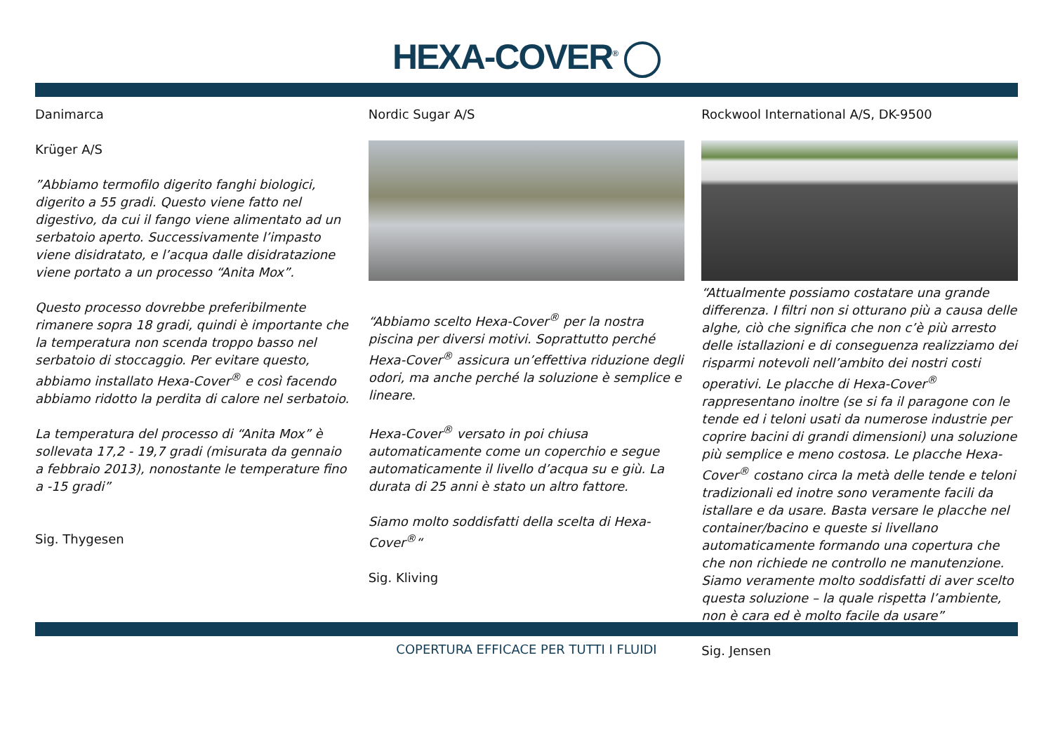HEXA-COVER<sup>®</sup>
Danimarca
Krüger A/S
”Abbiamo termofilo digerito fanghi biologici, digerito a 55 gradi. Questo viene fatto nel digestivo, da cui il fango viene alimentato ad un serbatoio aperto. Successivamente l’impasto viene disidratato, e l’acqua dalle disidratazione viene portato a un processo “Anita Mox”.
Questo processo dovrebbe preferibilmente rimanere sopra 18 gradi, quindi è importante che la temperatura non scenda troppo basso nel serbatoio di stoccaggio. Per evitare questo, abbiamo installato Hexa-Cover<sup>®</sup> e così facendo abbiamo ridotto la perdita di calore nel serbatoio.
La temperatura del processo di “Anita Mox” è sollevata 17,2 - 19,7 gradi (misurata da gennaio a febbraio 2013), nonostante le temperature fino a -15 gradi”
Sig. Thygesen
Nordic Sugar A/S
“Abbiamo scelto Hexa-Cover<sup>®</sup> per la nostra piscina per diversi motivi. Soprattutto perché Hexa-Cover<sup>®</sup> assicura un’effettiva riduzione degli odori, ma anche perché la soluzione è semplice e lineare.
Hexa-Cover<sup>®</sup> versato in poi chiusa automaticamente come un coperchio e segue automaticamente il livello d’acqua su e giù. La durata di 25 anni è stato un altro fattore.
Siamo molto soddisfatti della scelta di Hexa-Cover<sup>®</sup>“
Sig. Kliving
Rockwool International A/S, DK-9500
“Attualmente possiamo costatare una grande differenza. I filtri non si otturano più a causa delle alghe, ciò che significa che non c’è più arresto delle istallazioni e di conseguenza realizziamo dei risparmi notevoli nell’ambito dei nostri costi operativi. Le placche di Hexa-Cover<sup>®</sup> rappresentano inoltre (se si fa il paragone con le tende ed i teloni usati da numerose industrie per coprire bacini di grandi dimensioni) una soluzione più semplice e meno costosa. Le placche Hexa-Cover<sup>®</sup> costano circa la metà delle tende e teloni tradizionali ed inotre sono veramente facili da istallare e da usare. Basta versare le placche nel container/bacino e queste si livellano automaticamente formando una copertura che che non richiede ne controllo ne manutenzione. Siamo veramente molto soddisfatti di aver scelto questa soluzione – la quale rispetta l’ambiente, non è cara ed è molto facile da usare”
Sig. Jensen
COPERTURA EFFICACE PER TUTTI I FLUIDI